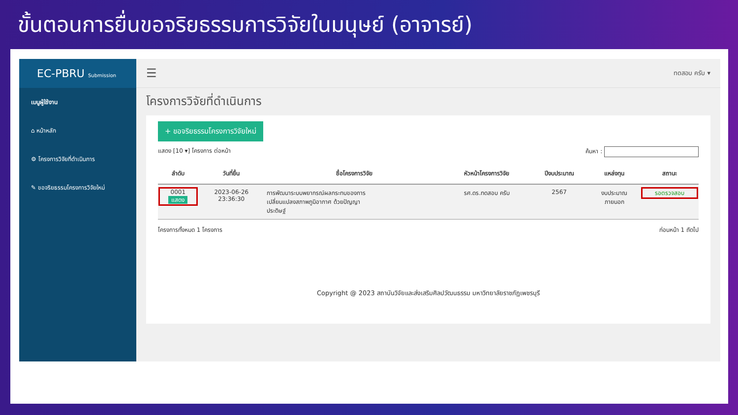ขั้นตอนการยื่นขอจริยธรรมการวิจัยในมนุษย์ (อาจารย์)
EC-PBRU Submission
เมนูผู้ใช้งาน
⌂ หน้าหลัก
⚙ โครงการวิจัยที่ดำเนินการ
✎ ขอจริยธรรมโครงการวิจัยใหม่
☰ ทดสอบ ครับ ▾
โครงการวิจัยที่ดำเนินการ
+ ขอจริยธรรมโครงการวิจัยใหม่
แสดง [10 ▾] โครงการ ต่อหน้า ค้นหา :
| ลำดับ | วันที่ยื่น | ชื่อโครงการวิจัย | หัวหน้าโครงการวิจัย | ปีงบประมาณ | แหล่งทุน | สถานะ |
| --- | --- | --- | --- | --- | --- | --- |
| 0001 แสดง | 2023-06-26 23:36:30 | การพัฒนาระบบพยากรณ์ผลกระทบของการ เปลี่ยนแปลงสภาพภูมิอากาศ ด้วยปัญญา ประดิษฐ์ | รศ.ดร.ทดสอบ ครับ | 2567 | งบประมาณ ภายนอก | รอตรวจสอบ |
โครงการทั้งหมด 1 โครงการ ก่อนหน้า 1 ถัดไป
Copyright @ 2023 สถาบันวิจัยและส่งเสริมศิลปวัฒนธรรม มหาวิทยาลัยราชภัฏเพชรบุรี